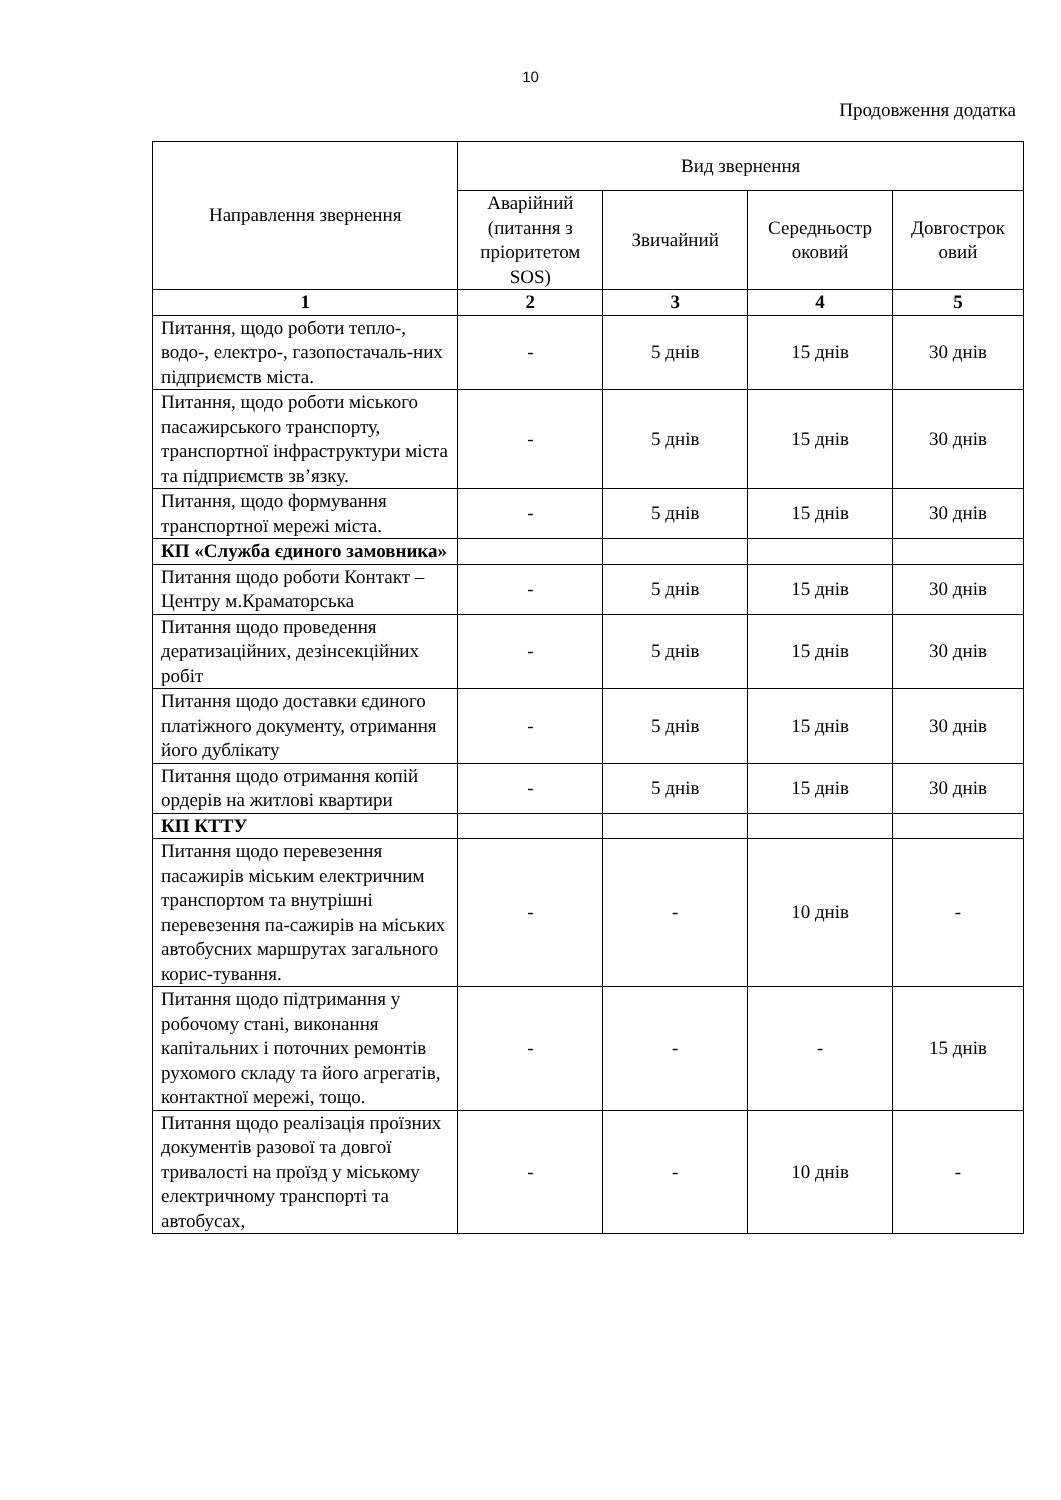10
Продовження додатка
| Направлення звернення | Вид звернення | | | |
| --- | --- | --- | --- | --- |
| | Аварійний (питання з пріоритетом SOS) | Звичайний | Середньостр оковий | Довгострок овий |
| 1 | 2 | 3 | 4 | 5 |
| Питання, щодо роботи тепло-, водо-, електро-, газопостачаль-них підприємств міста. | - | 5 днів | 15 днів | 30 днів |
| Питання, щодо роботи міського пасажирського транспорту, транспортної інфраструктури міста та підприємств зв’язку. | - | 5 днів | 15 днів | 30 днів |
| Питання, щодо формування транспортної мережі міста. | - | 5 днів | 15 днів | 30 днів |
| КП «Служба єдиного замовника» | | | | |
| Питання щодо роботи Контакт –Центру м.Краматорська | - | 5 днів | 15 днів | 30 днів |
| Питання щодо проведення дератизаційних, дезінсекційних робіт | - | 5 днів | 15 днів | 30 днів |
| Питання щодо доставки єдиного платіжного документу, отримання його дублікату | - | 5 днів | 15 днів | 30 днів |
| Питання щодо отримання копій ордерів на житлові квартири | - | 5 днів | 15 днів | 30 днів |
| КП КТТУ | | | | |
| Питання щодо перевезення пасажирів міським електричним транспортом та внутрішні перевезення па-сажирів на міських автобусних маршрутах загального корис-тування. | - | - | 10 днів | - |
| Питання щодо підтримання у робочому стані, виконання капітальних і поточних ремонтів рухомого складу та його агрегатів, контактної мережі, тощо. | - | - | - | 15 днів |
| Питання щодо реалізація проїзних документів разової та довгої тривалості на проїзд у міському електричному транспорті та автобусах, | - | - | 10 днів | - |